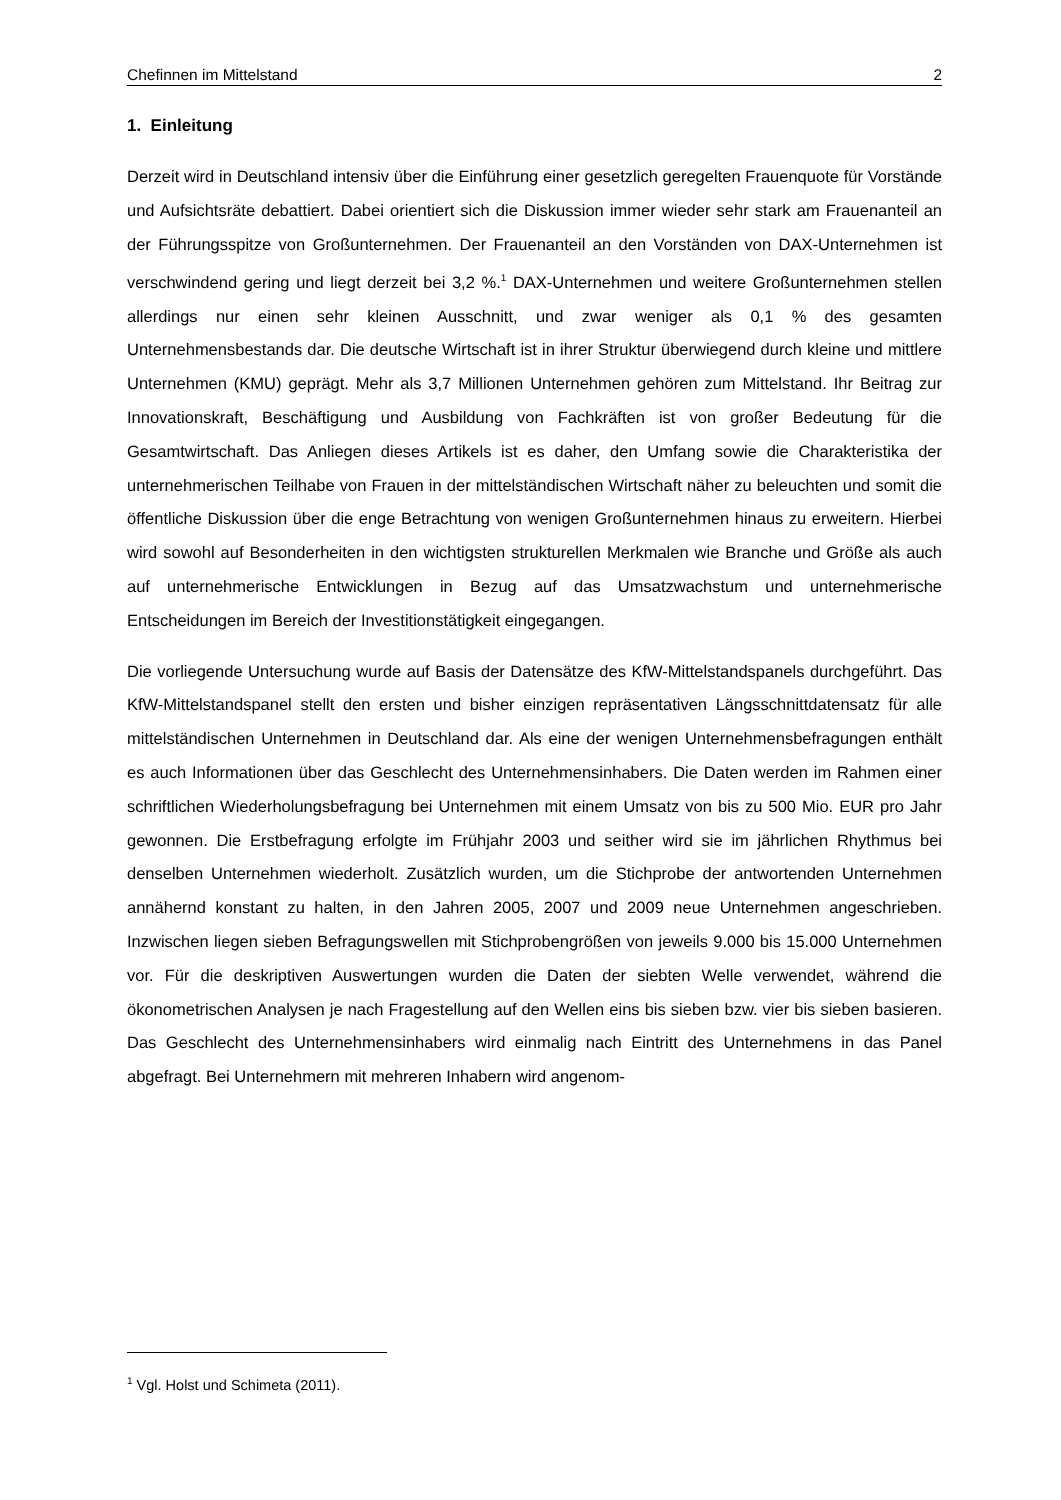Chefinnen im Mittelstand 2
1. Einleitung
Derzeit wird in Deutschland intensiv über die Einführung einer gesetzlich geregelten Frauenquote für Vorstände und Aufsichtsräte debattiert. Dabei orientiert sich die Diskussion immer wieder sehr stark am Frauenanteil an der Führungsspitze von Großunternehmen. Der Frauenanteil an den Vorständen von DAX-Unternehmen ist verschwindend gering und liegt derzeit bei 3,2 %.<sup>1</sup> DAX-Unternehmen und weitere Großunternehmen stellen allerdings nur einen sehr kleinen Ausschnitt, und zwar weniger als 0,1 % des gesamten Unternehmensbestands dar. Die deutsche Wirtschaft ist in ihrer Struktur überwiegend durch kleine und mittlere Unternehmen (KMU) geprägt. Mehr als 3,7 Millionen Unternehmen gehören zum Mittelstand. Ihr Beitrag zur Innovationskraft, Beschäftigung und Ausbildung von Fachkräften ist von großer Bedeutung für die Gesamtwirtschaft. Das Anliegen dieses Artikels ist es daher, den Umfang sowie die Charakteristika der unternehmerischen Teilhabe von Frauen in der mittelständischen Wirtschaft näher zu beleuchten und somit die öffentliche Diskussion über die enge Betrachtung von wenigen Großunternehmen hinaus zu erweitern. Hierbei wird sowohl auf Besonderheiten in den wichtigsten strukturellen Merkmalen wie Branche und Größe als auch auf unternehmerische Entwicklungen in Bezug auf das Umsatzwachstum und unternehmerische Entscheidungen im Bereich der Investitionstätigkeit eingegangen.
Die vorliegende Untersuchung wurde auf Basis der Datensätze des KfW-Mittelstandspanels durchgeführt. Das KfW-Mittelstandspanel stellt den ersten und bisher einzigen repräsentativen Längsschnittdatensatz für alle mittelständischen Unternehmen in Deutschland dar. Als eine der wenigen Unternehmensbefragungen enthält es auch Informationen über das Geschlecht des Unternehmensinhabers. Die Daten werden im Rahmen einer schriftlichen Wiederholungsbefragung bei Unternehmen mit einem Umsatz von bis zu 500 Mio. EUR pro Jahr gewonnen. Die Erstbefragung erfolgte im Frühjahr 2003 und seither wird sie im jährlichen Rhythmus bei denselben Unternehmen wiederholt. Zusätzlich wurden, um die Stichprobe der antwortenden Unternehmen annähernd konstant zu halten, in den Jahren 2005, 2007 und 2009 neue Unternehmen angeschrieben. Inzwischen liegen sieben Befragungswellen mit Stichprobengrößen von jeweils 9.000 bis 15.000 Unternehmen vor. Für die deskriptiven Auswertungen wurden die Daten der siebten Welle verwendet, während die ökonometrischen Analysen je nach Fragestellung auf den Wellen eins bis sieben bzw. vier bis sieben basieren. Das Geschlecht des Unternehmensinhabers wird einmalig nach Eintritt des Unternehmens in das Panel abgefragt. Bei Unternehmern mit mehreren Inhabern wird angenom-
<sup>1</sup> Vgl. Holst und Schimeta (2011).